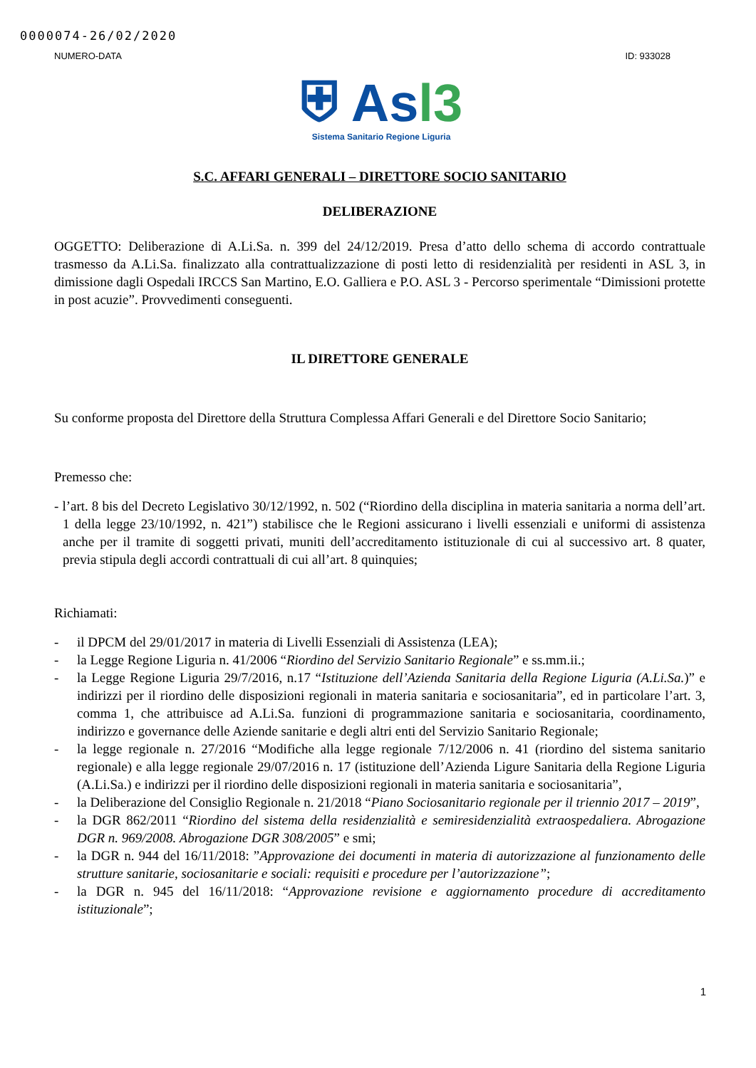0000074-26/02/2020
NUMERO-DATA ID: 933028
⛨ Asl3
Sistema Sanitario Regione Liguria
S.C. AFFARI GENERALI – DIRETTORE SOCIO SANITARIO
DELIBERAZIONE
OGGETTO: Deliberazione di A.Li.Sa. n. 399 del 24/12/2019. Presa d’atto dello schema di accordo contrattuale trasmesso da A.Li.Sa. finalizzato alla contrattualizzazione di posti letto di residenzialità per residenti in ASL 3, in dimissione dagli Ospedali IRCCS San Martino, E.O. Galliera e P.O. ASL 3 - Percorso sperimentale “Dimissioni protette in post acuzie”. Provvedimenti conseguenti.
IL DIRETTORE GENERALE
Su conforme proposta del Direttore della Struttura Complessa Affari Generali e del Direttore Socio Sanitario;
Premesso che:
- l’art. 8 bis del Decreto Legislativo 30/12/1992, n. 502 (“Riordino della disciplina in materia sanitaria a norma dell’art. 1 della legge 23/10/1992, n. 421”) stabilisce che le Regioni assicurano i livelli essenziali e uniformi di assistenza anche per il tramite di soggetti privati, muniti dell’accreditamento istituzionale di cui al successivo art. 8 quater, previa stipula degli accordi contrattuali di cui all’art. 8 quinquies;
Richiamati:
- il DPCM del 29/01/2017 in materia di Livelli Essenziali di Assistenza (LEA);
- la Legge Regione Liguria n. 41/2006 “Riordino del Servizio Sanitario Regionale” e ss.mm.ii.;
- la Legge Regione Liguria 29/7/2016, n.17 “Istituzione dell’Azienda Sanitaria della Regione Liguria (A.Li.Sa.)” e indirizzi per il riordino delle disposizioni regionali in materia sanitaria e sociosanitaria”, ed in particolare l’art. 3, comma 1, che attribuisce ad A.Li.Sa. funzioni di programmazione sanitaria e sociosanitaria, coordinamento, indirizzo e governance delle Aziende sanitarie e degli altri enti del Servizio Sanitario Regionale;
- la legge regionale n. 27/2016 “Modifiche alla legge regionale 7/12/2006 n. 41 (riordino del sistema sanitario regionale) e alla legge regionale 29/07/2016 n. 17 (istituzione dell’Azienda Ligure Sanitaria della Regione Liguria (A.Li.Sa.) e indirizzi per il riordino delle disposizioni regionali in materia sanitaria e sociosanitaria”,
- la Deliberazione del Consiglio Regionale n. 21/2018 “Piano Sociosanitario regionale per il triennio 2017 – 2019”,
- la DGR 862/2011 “Riordino del sistema della residenzialità e semiresidenzialità extraospedaliera. Abrogazione DGR n. 969/2008. Abrogazione DGR 308/2005” e smi;
- la DGR n. 944 del 16/11/2018: ”Approvazione dei documenti in materia di autorizzazione al funzionamento delle strutture sanitarie, sociosanitarie e sociali: requisiti e procedure per l’autorizzazione”;
- la DGR n. 945 del 16/11/2018: “Approvazione revisione e aggiornamento procedure di accreditamento istituzionale”;
1